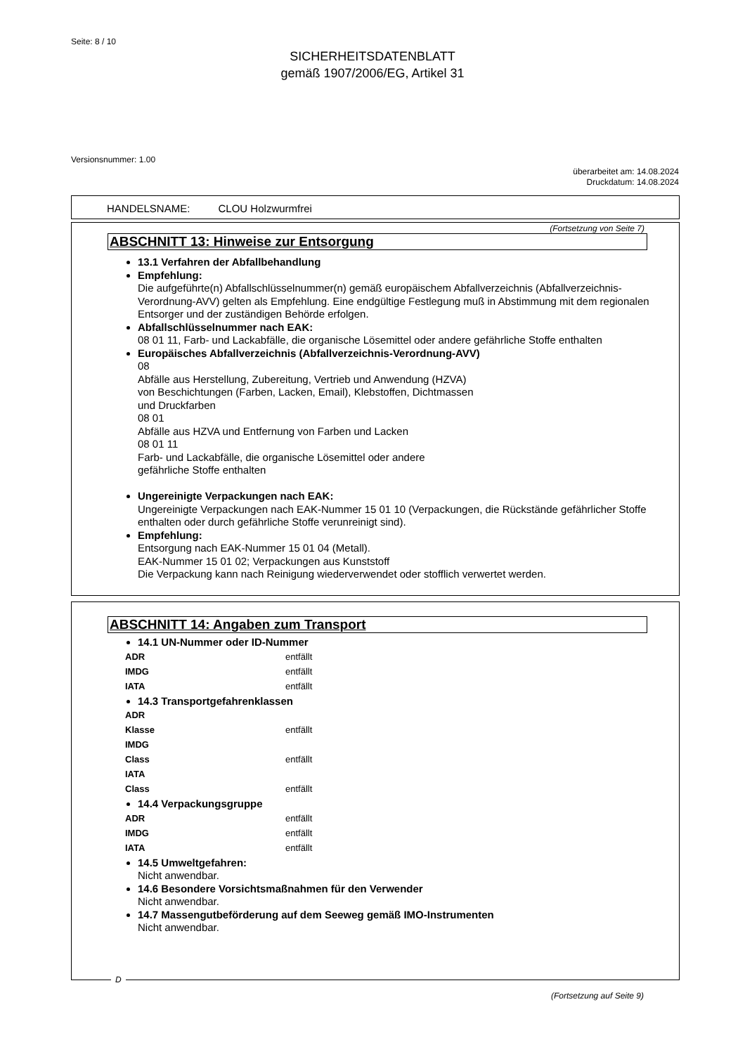Seite: 8 / 10
SICHERHEITSDATENBLATT
gemäß 1907/2006/EG, Artikel 31
Versionsnummer: 1.00
überarbeitet am: 14.08.2024
Druckdatum: 14.08.2024
HANDELSNAME: CLOU Holzwurmfrei
(Fortsetzung von Seite 7)
ABSCHNITT 13: Hinweise zur Entsorgung
13.1 Verfahren der Abfallbehandlung
Empfehlung:
Die aufgeführte(n) Abfallschlüsselnummer(n) gemäß europäischem Abfallverzeichnis (Abfallverzeichnis-Verordnung-AVV) gelten als Empfehlung. Eine endgültige Festlegung muß in Abstimmung mit dem regionalen Entsorger und der zuständigen Behörde erfolgen.
Abfallschlüsselnummer nach EAK:
08 01 11, Farb- und Lackabfälle, die organische Lösemittel oder andere gefährliche Stoffe enthalten
Europäisches Abfallverzeichnis (Abfallverzeichnis-Verordnung-AVV)
08
Abfälle aus Herstellung, Zubereitung, Vertrieb und Anwendung (HZVA)
von Beschichtungen (Farben, Lacken, Email), Klebstoffen, Dichtmassen
und Druckfarben
08 01
Abfälle aus HZVA und Entfernung von Farben und Lacken
08 01 11
Farb- und Lackabfälle, die organische Lösemittel oder andere
gefährliche Stoffe enthalten
Ungereinigte Verpackungen nach EAK:
Ungereinigte Verpackungen nach EAK-Nummer 15 01 10 (Verpackungen, die Rückstände gefährlicher Stoffe enthalten oder durch gefährliche Stoffe verunreinigt sind).
Empfehlung:
Entsorgung nach EAK-Nummer 15 01 04 (Metall).
EAK-Nummer 15 01 02; Verpackungen aus Kunststoff
Die Verpackung kann nach Reinigung wiederverwendet oder stofflich verwertet werden.
ABSCHNITT 14: Angaben zum Transport
14.1 UN-Nummer oder ID-Nummer
| ADR | entfällt |
| IMDG | entfällt |
| IATA | entfällt |
14.3 Transportgefahrenklassen
| ADR | |
| Klasse | entfällt |
| IMDG | |
| Class | entfällt |
| IATA | |
| Class | entfällt |
14.4 Verpackungsgruppe
| ADR | entfällt |
| IMDG | entfällt |
| IATA | entfällt |
14.5 Umweltgefahren:
Nicht anwendbar.
14.6 Besondere Vorsichtsmaßnahmen für den Verwender
Nicht anwendbar.
14.7 Massengutbeförderung auf dem Seeweg gemäß IMO-Instrumenten
Nicht anwendbar.
D
(Fortsetzung auf Seite 9)